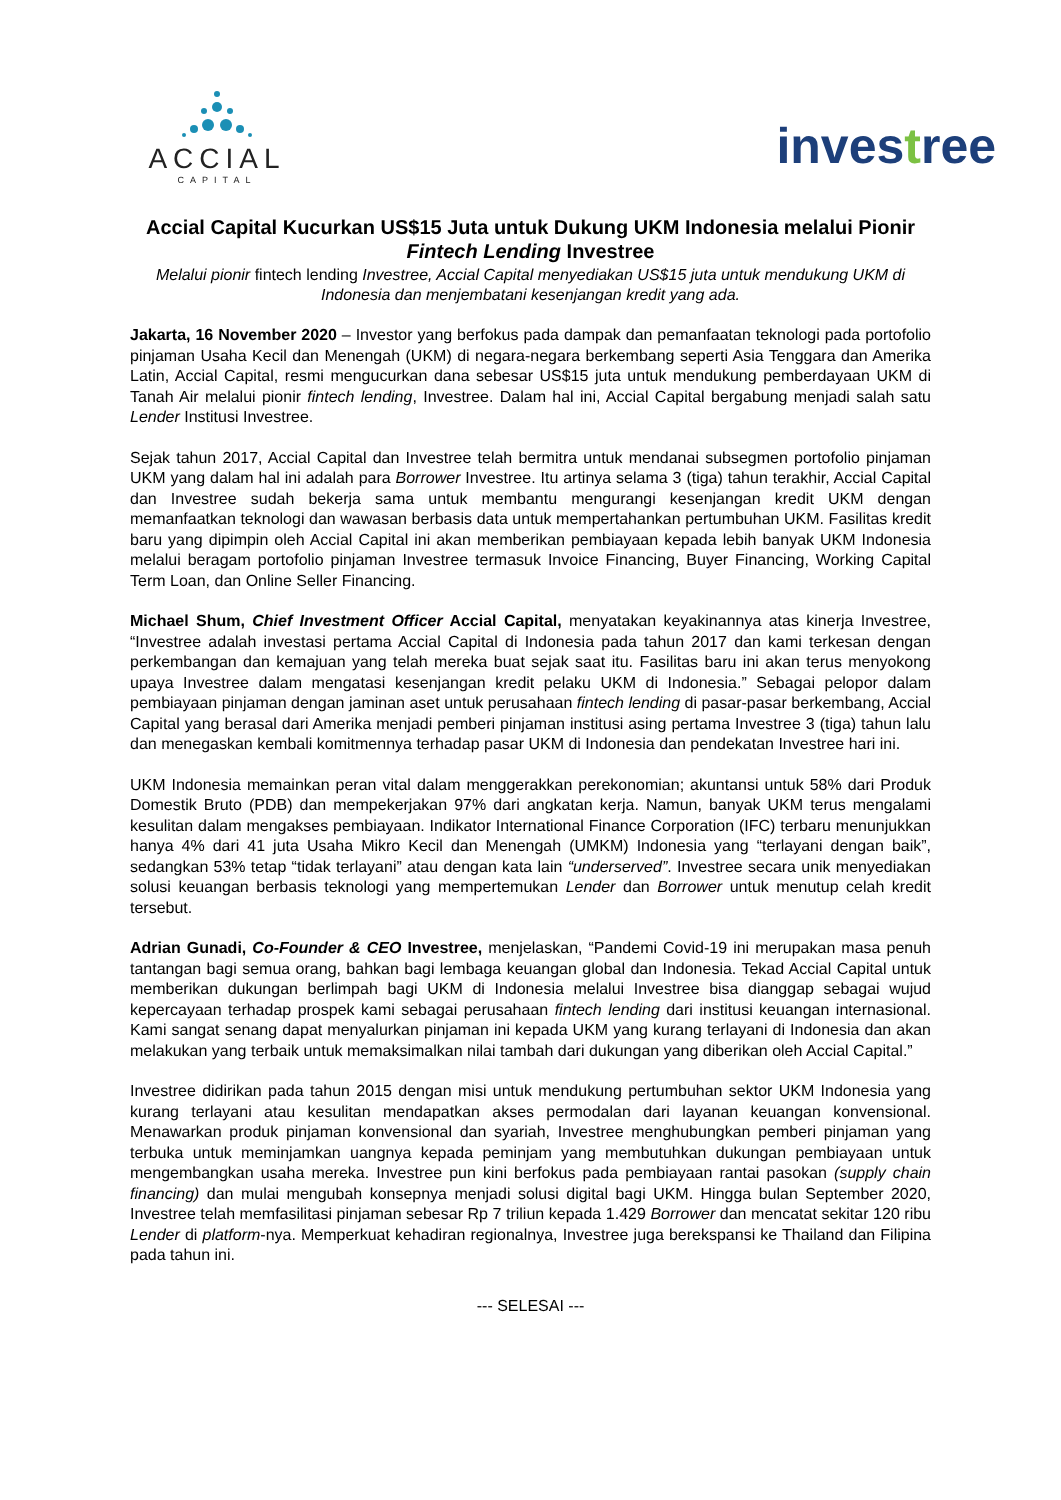ACCIAL
CAPITAL
investree
Accial Capital Kucurkan US$15 Juta untuk Dukung UKM Indonesia melalui Pionir Fintech Lending Investree
Melalui pionir fintech lending Investree, Accial Capital menyediakan US$15 juta untuk mendukung UKM di Indonesia dan menjembatani kesenjangan kredit yang ada.
Jakarta, 16 November 2020 – Investor yang berfokus pada dampak dan pemanfaatan teknologi pada portofolio pinjaman Usaha Kecil dan Menengah (UKM) di negara-negara berkembang seperti Asia Tenggara dan Amerika Latin, Accial Capital, resmi mengucurkan dana sebesar US$15 juta untuk mendukung pemberdayaan UKM di Tanah Air melalui pionir fintech lending, Investree. Dalam hal ini, Accial Capital bergabung menjadi salah satu Lender Institusi Investree.
Sejak tahun 2017, Accial Capital dan Investree telah bermitra untuk mendanai subsegmen portofolio pinjaman UKM yang dalam hal ini adalah para Borrower Investree. Itu artinya selama 3 (tiga) tahun terakhir, Accial Capital dan Investree sudah bekerja sama untuk membantu mengurangi kesenjangan kredit UKM dengan memanfaatkan teknologi dan wawasan berbasis data untuk mempertahankan pertumbuhan UKM. Fasilitas kredit baru yang dipimpin oleh Accial Capital ini akan memberikan pembiayaan kepada lebih banyak UKM Indonesia melalui beragam portofolio pinjaman Investree termasuk Invoice Financing, Buyer Financing, Working Capital Term Loan, dan Online Seller Financing.
Michael Shum, Chief Investment Officer Accial Capital, menyatakan keyakinannya atas kinerja Investree, “Investree adalah investasi pertama Accial Capital di Indonesia pada tahun 2017 dan kami terkesan dengan perkembangan dan kemajuan yang telah mereka buat sejak saat itu. Fasilitas baru ini akan terus menyokong upaya Investree dalam mengatasi kesenjangan kredit pelaku UKM di Indonesia.” Sebagai pelopor dalam pembiayaan pinjaman dengan jaminan aset untuk perusahaan fintech lending di pasar-pasar berkembang, Accial Capital yang berasal dari Amerika menjadi pemberi pinjaman institusi asing pertama Investree 3 (tiga) tahun lalu dan menegaskan kembali komitmennya terhadap pasar UKM di Indonesia dan pendekatan Investree hari ini.
UKM Indonesia memainkan peran vital dalam menggerakkan perekonomian; akuntansi untuk 58% dari Produk Domestik Bruto (PDB) dan mempekerjakan 97% dari angkatan kerja. Namun, banyak UKM terus mengalami kesulitan dalam mengakses pembiayaan. Indikator International Finance Corporation (IFC) terbaru menunjukkan hanya 4% dari 41 juta Usaha Mikro Kecil dan Menengah (UMKM) Indonesia yang “terlayani dengan baik”, sedangkan 53% tetap “tidak terlayani” atau dengan kata lain “underserved”. Investree secara unik menyediakan solusi keuangan berbasis teknologi yang mempertemukan Lender dan Borrower untuk menutup celah kredit tersebut.
Adrian Gunadi, Co-Founder & CEO Investree, menjelaskan, “Pandemi Covid-19 ini merupakan masa penuh tantangan bagi semua orang, bahkan bagi lembaga keuangan global dan Indonesia. Tekad Accial Capital untuk memberikan dukungan berlimpah bagi UKM di Indonesia melalui Investree bisa dianggap sebagai wujud kepercayaan terhadap prospek kami sebagai perusahaan fintech lending dari institusi keuangan internasional. Kami sangat senang dapat menyalurkan pinjaman ini kepada UKM yang kurang terlayani di Indonesia dan akan melakukan yang terbaik untuk memaksimalkan nilai tambah dari dukungan yang diberikan oleh Accial Capital.”
Investree didirikan pada tahun 2015 dengan misi untuk mendukung pertumbuhan sektor UKM Indonesia yang kurang terlayani atau kesulitan mendapatkan akses permodalan dari layanan keuangan konvensional. Menawarkan produk pinjaman konvensional dan syariah, Investree menghubungkan pemberi pinjaman yang terbuka untuk meminjamkan uangnya kepada peminjam yang membutuhkan dukungan pembiayaan untuk mengembangkan usaha mereka. Investree pun kini berfokus pada pembiayaan rantai pasokan (supply chain financing) dan mulai mengubah konsepnya menjadi solusi digital bagi UKM. Hingga bulan September 2020, Investree telah memfasilitasi pinjaman sebesar Rp 7 triliun kepada 1.429 Borrower dan mencatat sekitar 120 ribu Lender di platform-nya. Memperkuat kehadiran regionalnya, Investree juga berekspansi ke Thailand dan Filipina pada tahun ini.
--- SELESAI ---